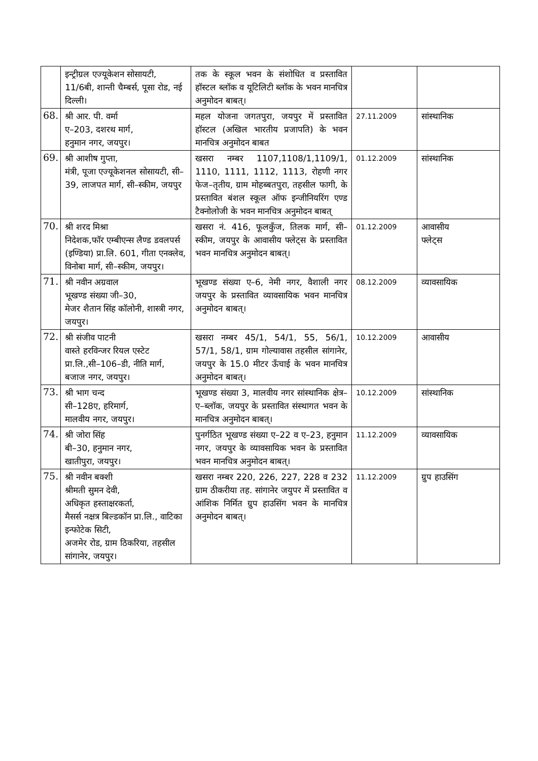| | इन्ट्रीग्रल एज्यूकेशन सोसायटी, 11/6बी, शान्ती चैम्बर्स, पूसा रोड, नई दिल्ली। | तक के स्कूल भवन के संशोधित व प्रस्तावित हॉस्टल ब्लॉक व यूटिलिटी ब्लॉक के भवन मानचित्र अनुमोदन बाबत्। | | |
| 68. | श्री आर. पी. वर्मा ए–203, दशरथ मार्ग, हनुमान नगर, जयपुर। | महल योजना जगतपुरा, जयपुर में प्रस्तावित हॉस्टल (अखिल भारतीय प्रजापति) के भवन मानचित्र अनुमोदन बाबत | 27.11.2009 | सांस्थानिक |
| 69. | श्री आशीष गुप्ता, मंत्री, पूजा एज्यूकेशनल सोसायटी, सी–39, लाजपत मार्ग, सी–स्कीम, जयपुर | खसरा नम्बर 1107,1108/1,1109/1, 1110, 1111, 1112, 1113, रोहणी नगर फेज–तृतीय, ग्राम मोहब्बतपुरा, तहसील फागी, के प्रस्तावित बंशल स्कूल ऑफ इन्जीनियरिंग एण्ड टैक्नोलोजी के भवन मानचित्र अनुमोदन बाबत् | 01.12.2009 | सांस्थानिक |
| 70. | श्री शरद मिश्रा निदेशक,फॉर एम्बीएन्स लैण्ड डवलपर्स (इण्डिया) प्रा.लि. 601, गीता एनक्लेव, विनोबा मार्ग, सी–स्कीम, जयपुर। | खसरा नं. 416, फूलकुँज, तिलक मार्ग, सी–स्कीम, जयपुर के आवासीय फ्लेट्स के प्रस्तावित भवन मानचित्र अनुमोदन बाबत्। | 01.12.2009 | आवासीय फ्लेट्स |
| 71. | श्री नवीन अग्रवाल भूखण्ड संख्या जी–30, मेजर शैतान सिंह कॉलोनी, शास्त्री नगर, जयपुर। | भूखण्ड संख्या ए–6, नेमी नगर, वैशाली नगर जयपुर के प्रस्तावित व्यावसायिक भवन मानचित्र अनुमोदन बाबत्। | 08.12.2009 | व्यावसायिक |
| 72. | श्री संजीव पाटनी वास्ते हरविन्जर रियल एस्टेट प्रा.लि.,सी–106–डी, नीति मार्ग, बजाज नगर, जयपुर। | खसरा नम्बर 45/1, 54/1, 55, 56/1, 57/1, 58/1, ग्राम गोल्यावास तहसील सांगानेर, जयपुर के 15.0 मीटर ऊँचाई के भवन मानचित्र अनुमोदन बाबत्। | 10.12.2009 | आवासीय |
| 73. | श्री भाग चन्द सी–128ए, हरिमार्ग, मालवीय नगर, जयपुर। | भूखण्ड संख्या 3, मालवीय नगर सांस्थानिक क्षेत्र–ए–ब्लॉक, जयपुर के प्रस्तावित संस्थागत भवन के मानचित्र अनुमोदन बाबत्। | 10.12.2009 | सांस्थानिक |
| 74. | श्री जोरा सिंह बी–30, हनुमान नगर, खातीपुरा, जयपुर। | पुनर्गठित भूखण्ड संख्या ए–22 व ए–23, हनुमान नगर, जयपुर के व्यावसायिक भवन के प्रस्तावित भवन मानचित्र अनुमोदन बाबत्। | 11.12.2009 | व्यावसायिक |
| 75. | श्री नवीन बक्शी श्रीमती सुमन देवी, अधिकृत हस्ताक्षरकर्ता, मैसर्स नक्षत्र बिल्डकॉन प्रा.लि., वाटिका इन्फोटेक सिटी, अजमेर रोड, ग्राम ठिकरिया, तहसील सांगानेर, जयपुर। | खसरा नम्बर 220, 226, 227, 228 व 232 ग्राम ठीकरीया तह. सांगानेर जयुपर में प्रस्तावित व आंशिक निर्मित ग्रुप हाउसिंग भवन के मानचित्र अनुमोदन बाबत्। | 11.12.2009 | ग्रुप हाउसिंग |